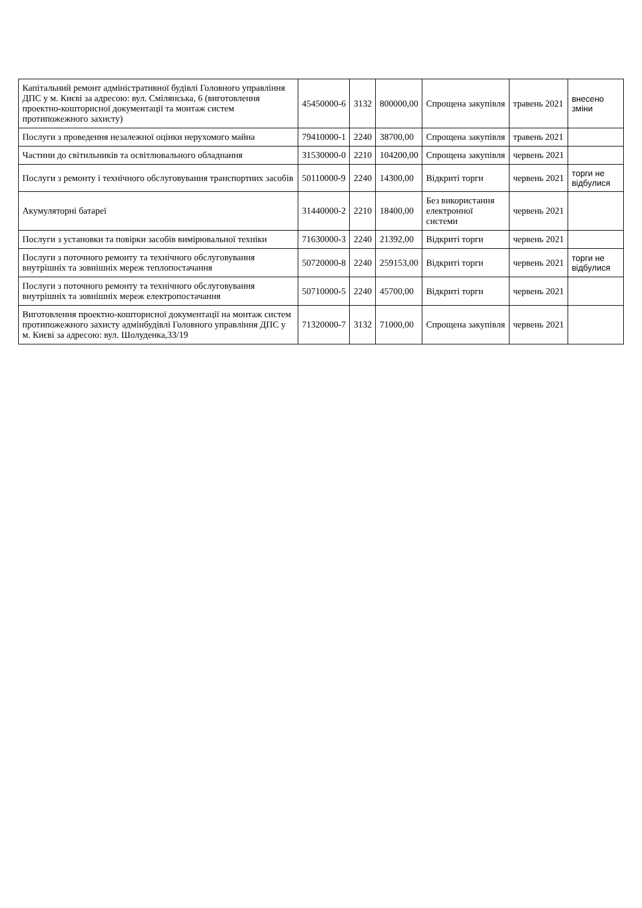| Капітальний ремонт адміністративної будівлі Головного управління ДПС у м. Києві за адресою: вул. Смілянська, 6 (виготовлення проектно-кошторисної документації та монтаж систем протипожежного захисту) | 45450000-6 | 3132 | 800000,00 | Спрощена закупівля | травень 2021 | внесено зміни |
| Послуги з проведення незалежної оцінки нерухомого майна | 79410000-1 | 2240 | 38700,00 | Спрощена закупівля | травень 2021 | |
| Частини до світильників та освітлювального обладнання | 31530000-0 | 2210 | 104200,00 | Спрощена закупівля | червень 2021 | |
| Послуги з ремонту і технічного обслуговування транспортних засобів | 50110000-9 | 2240 | 14300,00 | Відкриті торги | червень 2021 | торги не відбулися |
| Акумуляторні батареї | 31440000-2 | 2210 | 18400,00 | Без використання електронної системи | червень 2021 | |
| Послуги з установки та повірки засобів вимірювальної техніки | 71630000-3 | 2240 | 21392,00 | Відкриті торги | червень 2021 | |
| Послуги з поточного ремонту та технічного обслуговування внутрішніх та зовнішніх мереж теплопостачання | 50720000-8 | 2240 | 259153,00 | Відкриті торги | червень 2021 | торги не відбулися |
| Послуги з поточного ремонту та технічного обслуговування внутрішніх та зовнішніх мереж електропостачання | 50710000-5 | 2240 | 45700,00 | Відкриті торги | червень 2021 | |
| Виготовлення проектно-кошторисної документації на монтаж систем протипожежного захисту адмінбудівлі Головного управління ДПС у м. Києві за адресою: вул. Шолуденка,33/19 | 71320000-7 | 3132 | 71000,00 | Спрощена закупівля | червень 2021 | |